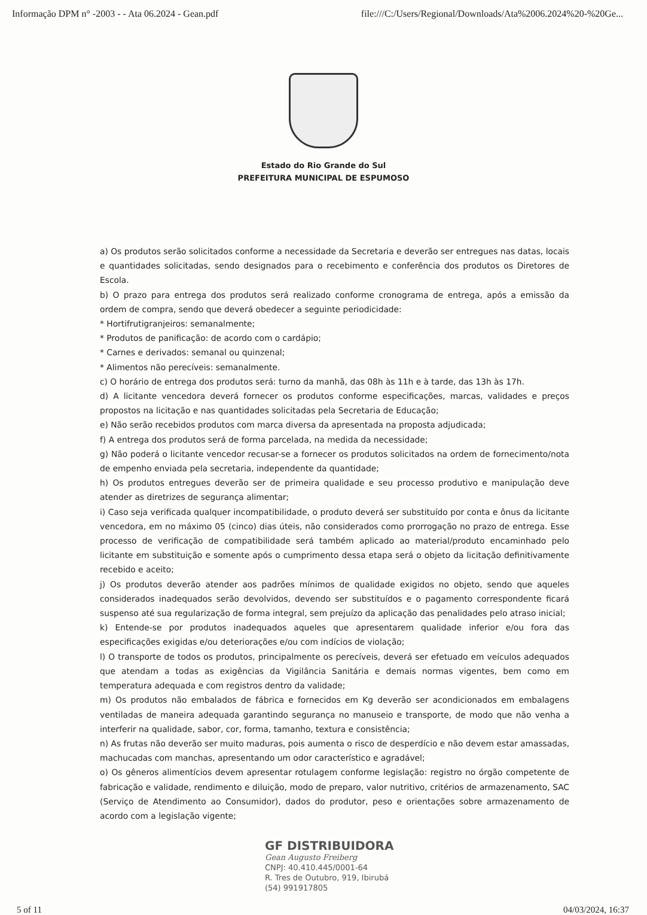Informação DPM n° -2003 - - Ata 06.2024 - Gean.pdf file:///C:/Users/Regional/Downloads/Ata%2006.2024%20-%20Ge...
Estado do Rio Grande do Sul
PREFEITURA MUNICIPAL DE ESPUMOSO
a) Os produtos serão solicitados conforme a necessidade da Secretaria e deverão ser entregues nas datas, locais e quantidades solicitadas, sendo designados para o recebimento e conferência dos produtos os Diretores de Escola.
b) O prazo para entrega dos produtos será realizado conforme cronograma de entrega, após a emissão da ordem de compra, sendo que deverá obedecer a seguinte periodicidade:
* Hortifrutigranjeiros: semanalmente;
* Produtos de panificação: de acordo com o cardápio;
* Carnes e derivados: semanal ou quinzenal;
* Alimentos não perecíveis: semanalmente.
c) O horário de entrega dos produtos será: turno da manhã, das 08h às 11h e à tarde, das 13h às 17h.
d) A licitante vencedora deverá fornecer os produtos conforme especificações, marcas, validades e preços propostos na licitação e nas quantidades solicitadas pela Secretaria de Educação;
e) Não serão recebidos produtos com marca diversa da apresentada na proposta adjudicada;
f) A entrega dos produtos será de forma parcelada, na medida da necessidade;
g) Não poderá o licitante vencedor recusar-se a fornecer os produtos solicitados na ordem de fornecimento/nota de empenho enviada pela secretaria, independente da quantidade;
h) Os produtos entregues deverão ser de primeira qualidade e seu processo produtivo e manipulação deve atender as diretrizes de segurança alimentar;
i) Caso seja verificada qualquer incompatibilidade, o produto deverá ser substituído por conta e ônus da licitante vencedora, em no máximo 05 (cinco) dias úteis, não considerados como prorrogação no prazo de entrega. Esse processo de verificação de compatibilidade será também aplicado ao material/produto encaminhado pelo licitante em substituição e somente após o cumprimento dessa etapa será o objeto da licitação definitivamente recebido e aceito;
j) Os produtos deverão atender aos padrões mínimos de qualidade exigidos no objeto, sendo que aqueles considerados inadequados serão devolvidos, devendo ser substituídos e o pagamento correspondente ficará suspenso até sua regularização de forma integral, sem prejuízo da aplicação das penalidades pelo atraso inicial;
k) Entende-se por produtos inadequados aqueles que apresentarem qualidade inferior e/ou fora das especificações exigidas e/ou deteriorações e/ou com indícios de violação;
l) O transporte de todos os produtos, principalmente os perecíveis, deverá ser efetuado em veículos adequados que atendam a todas as exigências da Vigilância Sanitária e demais normas vigentes, bem como em temperatura adequada e com registros dentro da validade;
m) Os produtos não embalados de fábrica e fornecidos em Kg deverão ser acondicionados em embalagens ventiladas de maneira adequada garantindo segurança no manuseio e transporte, de modo que não venha a interferir na qualidade, sabor, cor, forma, tamanho, textura e consistência;
n) As frutas não deverão ser muito maduras, pois aumenta o risco de desperdício e não devem estar amassadas, machucadas com manchas, apresentando um odor característico e agradável;
o) Os gêneros alimentícios devem apresentar rotulagem conforme legislação: registro no órgão competente de fabricação e validade, rendimento e diluição, modo de preparo, valor nutritivo, critérios de armazenamento, SAC (Serviço de Atendimento ao Consumidor), dados do produtor, peso e orientações sobre armazenamento de acordo com a legislação vigente;
GF DISTRIBUIDORA
Gean Augusto Freiberg
CNPJ: 40.410.445/0001-64
R. Tres de Outubro, 919, Ibirubá
(54) 991917805
5 of 11 04/03/2024, 16:37